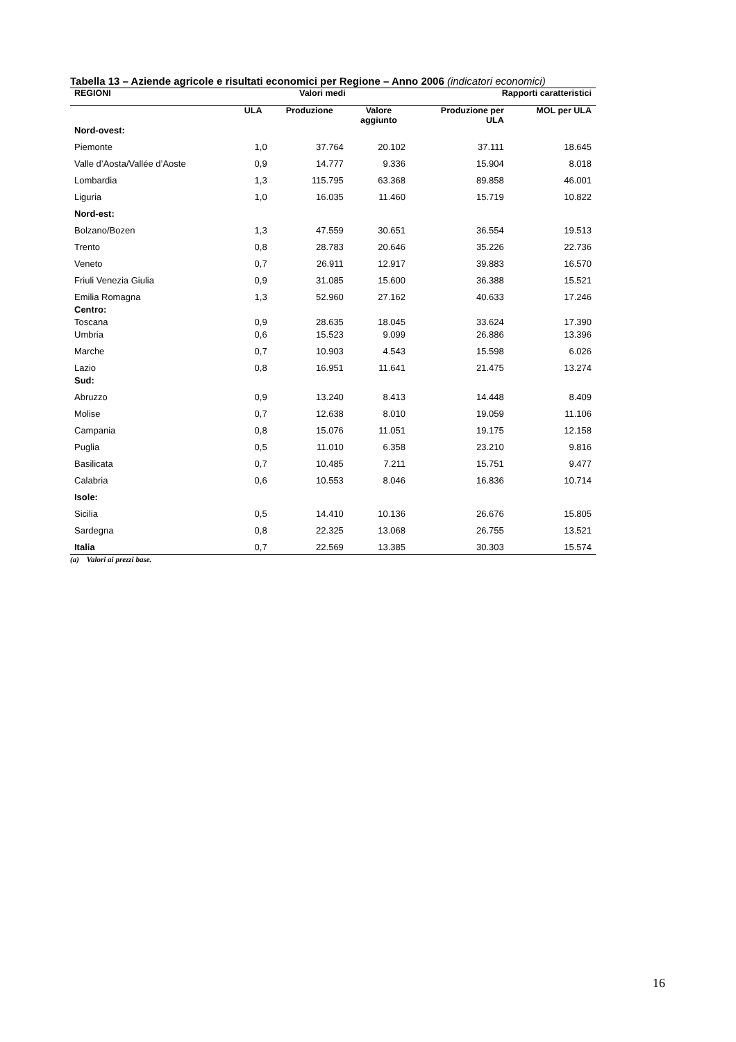Tabella 13 – Aziende agricole e risultati economici per Regione – Anno 2006 (indicatori economici)
| REGIONI | Valori medi | | | Rapporti caratteristici | |
| --- | --- | --- | --- | --- | --- |
| | ULA | Produzione | Valore aggiunto | Produzione per ULA | MOL per ULA |
| Nord-ovest: | | | | | |
| Piemonte | 1,0 | 37.764 | 20.102 | 37.111 | 18.645 |
| Valle d’Aosta/Vallée d’Aoste | 0,9 | 14.777 | 9.336 | 15.904 | 8.018 |
| Lombardia | 1,3 | 115.795 | 63.368 | 89.858 | 46.001 |
| Liguria | 1,0 | 16.035 | 11.460 | 15.719 | 10.822 |
| Nord-est: | | | | | |
| Bolzano/Bozen | 1,3 | 47.559 | 30.651 | 36.554 | 19.513 |
| Trento | 0,8 | 28.783 | 20.646 | 35.226 | 22.736 |
| Veneto | 0,7 | 26.911 | 12.917 | 39.883 | 16.570 |
| Friuli Venezia Giulia | 0,9 | 31.085 | 15.600 | 36.388 | 15.521 |
| Emilia Romagna | 1,3 | 52.960 | 27.162 | 40.633 | 17.246 |
| Centro: | | | | | |
| Toscana | 0,9 | 28.635 | 18.045 | 33.624 | 17.390 |
| Umbria | 0,6 | 15.523 | 9.099 | 26.886 | 13.396 |
| Marche | 0,7 | 10.903 | 4.543 | 15.598 | 6.026 |
| Lazio | 0,8 | 16.951 | 11.641 | 21.475 | 13.274 |
| Sud: | | | | | |
| Abruzzo | 0,9 | 13.240 | 8.413 | 14.448 | 8.409 |
| Molise | 0,7 | 12.638 | 8.010 | 19.059 | 11.106 |
| Campania | 0,8 | 15.076 | 11.051 | 19.175 | 12.158 |
| Puglia | 0,5 | 11.010 | 6.358 | 23.210 | 9.816 |
| Basilicata | 0,7 | 10.485 | 7.211 | 15.751 | 9.477 |
| Calabria | 0,6 | 10.553 | 8.046 | 16.836 | 10.714 |
| Isole: | | | | | |
| Sicilia | 0,5 | 14.410 | 10.136 | 26.676 | 15.805 |
| Sardegna | 0,8 | 22.325 | 13.068 | 26.755 | 13.521 |
| Italia | 0,7 | 22.569 | 13.385 | 30.303 | 15.574 |
(a) Valori ai prezzi base.
16